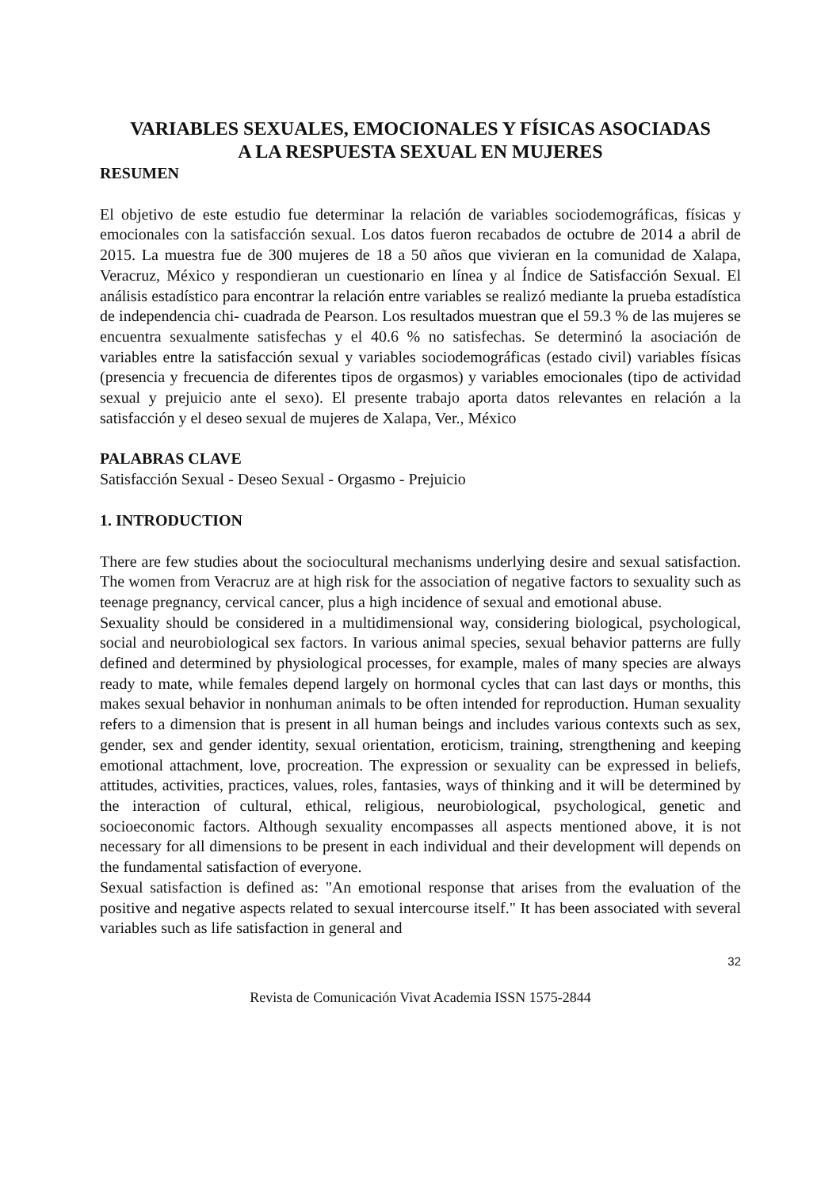VARIABLES SEXUALES, EMOCIONALES Y FÍSICAS ASOCIADAS
A LA RESPUESTA SEXUAL EN MUJERES
RESUMEN
El objetivo de este estudio fue determinar la relación de variables sociodemográficas, físicas y emocionales con la satisfacción sexual. Los datos fueron recabados de octubre de 2014 a abril de 2015. La muestra fue de 300 mujeres de 18 a 50 años que vivieran en la comunidad de Xalapa, Veracruz, México y respondieran un cuestionario en línea y al Índice de Satisfacción Sexual. El análisis estadístico para encontrar la relación entre variables se realizó mediante la prueba estadística de independencia chi- cuadrada de Pearson. Los resultados muestran que el 59.3 % de las mujeres se encuentra sexualmente satisfechas y el 40.6 % no satisfechas. Se determinó la asociación de variables entre la satisfacción sexual y variables sociodemográficas (estado civil) variables físicas (presencia y frecuencia de diferentes tipos de orgasmos) y variables emocionales (tipo de actividad sexual y prejuicio ante el sexo). El presente trabajo aporta datos relevantes en relación a la satisfacción y el deseo sexual de mujeres de Xalapa, Ver., México
PALABRAS CLAVE
Satisfacción Sexual - Deseo Sexual - Orgasmo - Prejuicio
1. INTRODUCTION
There are few studies about the sociocultural mechanisms underlying desire and sexual satisfaction. The women from Veracruz are at high risk for the association of negative factors to sexuality such as teenage pregnancy, cervical cancer, plus a high incidence of sexual and emotional abuse.
Sexuality should be considered in a multidimensional way, considering biological, psychological, social and neurobiological sex factors. In various animal species, sexual behavior patterns are fully defined and determined by physiological processes, for example, males of many species are always ready to mate, while females depend largely on hormonal cycles that can last days or months, this makes sexual behavior in nonhuman animals to be often intended for reproduction. Human sexuality refers to a dimension that is present in all human beings and includes various contexts such as sex, gender, sex and gender identity, sexual orientation, eroticism, training, strengthening and keeping emotional attachment, love, procreation. The expression or sexuality can be expressed in beliefs, attitudes, activities, practices, values, roles, fantasies, ways of thinking and it will be determined by the interaction of cultural, ethical, religious, neurobiological, psychological, genetic and socioeconomic factors. Although sexuality encompasses all aspects mentioned above, it is not necessary for all dimensions to be present in each individual and their development will depends on the fundamental satisfaction of everyone.
Sexual satisfaction is defined as: "An emotional response that arises from the evaluation of the positive and negative aspects related to sexual intercourse itself." It has been associated with several variables such as life satisfaction in general and
32
Revista de Comunicación Vivat Academia ISSN 1575-2844